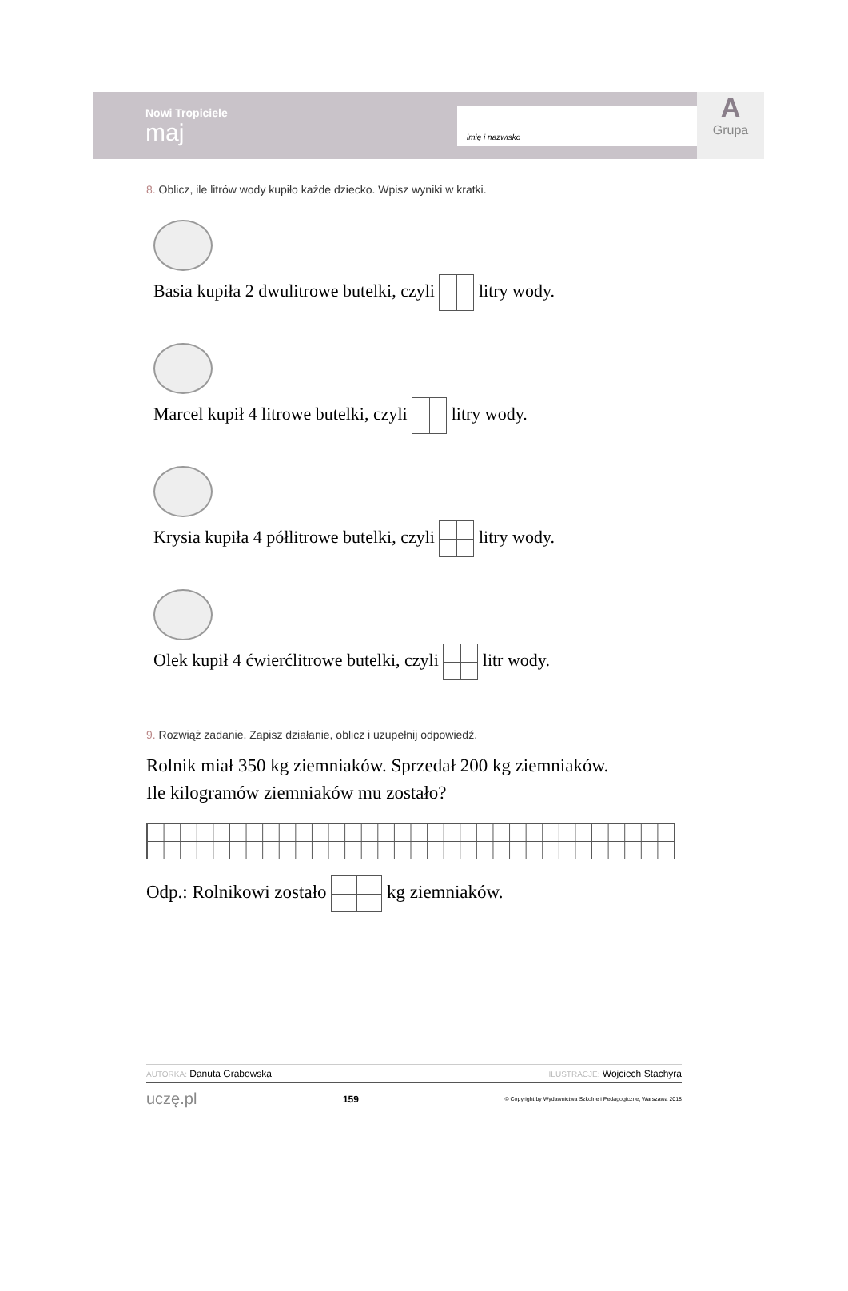Nowi Tropiciele
maj
imię i nazwisko
A
Grupa
8. Oblicz, ile litrów wody kupiło każde dziecko. Wpisz wyniki w kratki.
Basia kupiła 2 dwulitrowe butelki, czyli litry wody.
Marcel kupił 4 litrowe butelki, czyli litry wody.
Krysia kupiła 4 półlitrowe butelki, czyli litry wody.
Olek kupił 4 ćwierćlitrowe butelki, czyli litr wody.
9. Rozwiąż zadanie. Zapisz działanie, oblicz i uzupełnij odpowiedź.
Rolnik miał 350 kg ziemniaków. Sprzedał 200 kg ziemniaków.
Ile kilogramów ziemniaków mu zostało?
Odp.: Rolnikowi zostało kg ziemniaków.
AUTORKA: Danuta Grabowska ILUSTRACJE: Wojciech Stachyra
uczę.pl 159 © Copyright by Wydawnictwa Szkolne i Pedagogiczne, Warszawa 2018